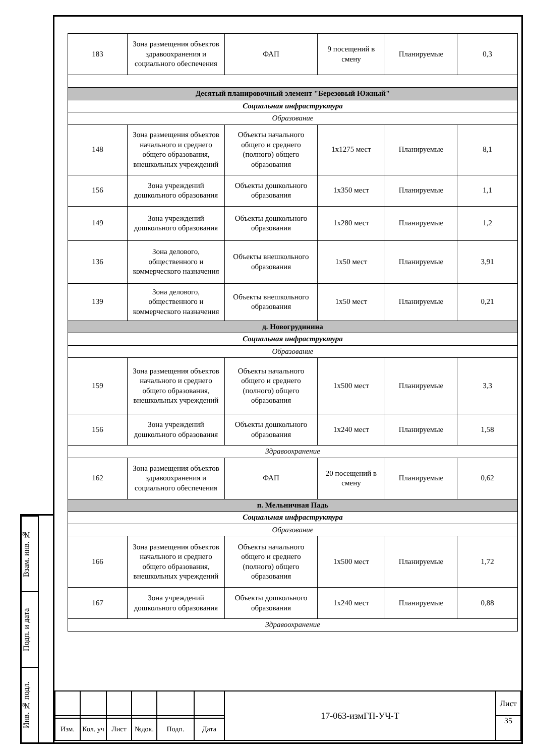Взам. инв. №
Подп. и дата
Инв. № подл.
| 183 | Зона размещения объектов здравоохранения и социального обеспечения | ФАП | 9 посещений в смену | Планируемые | 0,3 |
| Десятый планировочный элемент "Березовый Южный" | | | | | |
| Социальная инфраструктура | | | | | |
| Образование | | | | | |
| 148 | Зона размещения объектов начального и среднего общего образования, внешкольных учреждений | Объекты начального общего и среднего (полного) общего образования | 1х1275 мест | Планируемые | 8,1 |
| 156 | Зона учреждений дошкольного образования | Объекты дошкольного образования | 1х350 мест | Планируемые | 1,1 |
| 149 | Зона учреждений дошкольного образования | Объекты дошкольного образования | 1х280 мест | Планируемые | 1,2 |
| 136 | Зона делового, общественного и коммерческого назначения | Объекты внешкольного образования | 1х50 мест | Планируемые | 3,91 |
| 139 | Зона делового, общественного и коммерческого назначения | Объекты внешкольного образования | 1х50 мест | Планируемые | 0,21 |
| д. Новогрудинина | | | | | |
| Социальная инфраструктура | | | | | |
| Образование | | | | | |
| 159 | Зона размещения объектов начального и среднего общего образования, внешкольных учреждений | Объекты начального общего и среднего (полного) общего образования | 1х500 мест | Планируемые | 3,3 |
| 156 | Зона учреждений дошкольного образования | Объекты дошкольного образования | 1х240 мест | Планируемые | 1,58 |
| Здравоохранение | | | | | |
| 162 | Зона размещения объектов здравоохранения и социального обеспечения | ФАП | 20 посещений в смену | Планируемые | 0,62 |
| п. Мельничная Падь | | | | | |
| Социальная инфраструктура | | | | | |
| Образование | | | | | |
| 166 | Зона размещения объектов начального и среднего общего образования, внешкольных учреждений | Объекты начального общего и среднего (полного) общего образования | 1х500 мест | Планируемые | 1,72 |
| 167 | Зона учреждений дошкольного образования | Объекты дошкольного образования | 1х240 мест | Планируемые | 0,88 |
| Здравоохранение | | | | | |
| | | | | | | 17-063-измГП-УЧ-Т | Лист |
| | | | | | | | 35 |
| Изм. | Кол. уч | Лист | №док. | Подп. | Дата | | |